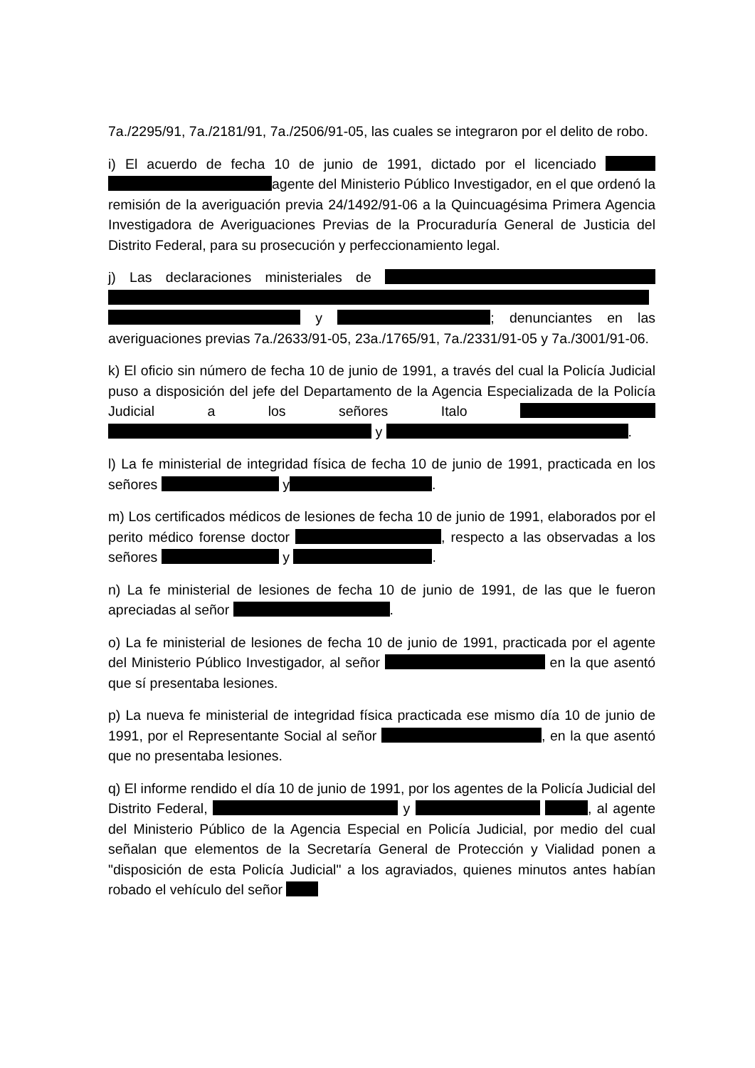7a./2295/91, 7a./2181/91, 7a./2506/91-05, las cuales se integraron por el delito de robo.
i) El acuerdo de fecha 10 de junio de 1991, dictado por el licenciado agente del Ministerio Público Investigador, en el que ordenó la remisión de la averiguación previa 24/1492/91-06 a la Quincuagésima Primera Agencia Investigadora de Averiguaciones Previas de la Procuraduría General de Justicia del Distrito Federal, para su prosecución y perfeccionamiento legal.
j) Las declaraciones ministeriales de y ; denunciantes en las averiguaciones previas 7a./2633/91-05, 23a./1765/91, 7a./2331/91-05 y 7a./3001/91-06.
k) El oficio sin número de fecha 10 de junio de 1991, a través del cual la Policía Judicial puso a disposición del jefe del Departamento de la Agencia Especializada de la Policía Judicial a los señores Italo y .
l) La fe ministerial de integridad física de fecha 10 de junio de 1991, practicada en los señores y .
m) Los certificados médicos de lesiones de fecha 10 de junio de 1991, elaborados por el perito médico forense doctor , respecto a las observadas a los señores y .
n) La fe ministerial de lesiones de fecha 10 de junio de 1991, de las que le fueron apreciadas al señor .
o) La fe ministerial de lesiones de fecha 10 de junio de 1991, practicada por el agente del Ministerio Público Investigador, al señor en la que asentó que sí presentaba lesiones.
p) La nueva fe ministerial de integridad física practicada ese mismo día 10 de junio de 1991, por el Representante Social al señor , en la que asentó que no presentaba lesiones.
q) El informe rendido el día 10 de junio de 1991, por los agentes de la Policía Judicial del Distrito Federal, y , al agente del Ministerio Público de la Agencia Especial en Policía Judicial, por medio del cual señalan que elementos de la Secretaría General de Protección y Vialidad ponen a "disposición de esta Policía Judicial" a los agraviados, quienes minutos antes habían robado el vehículo del señor